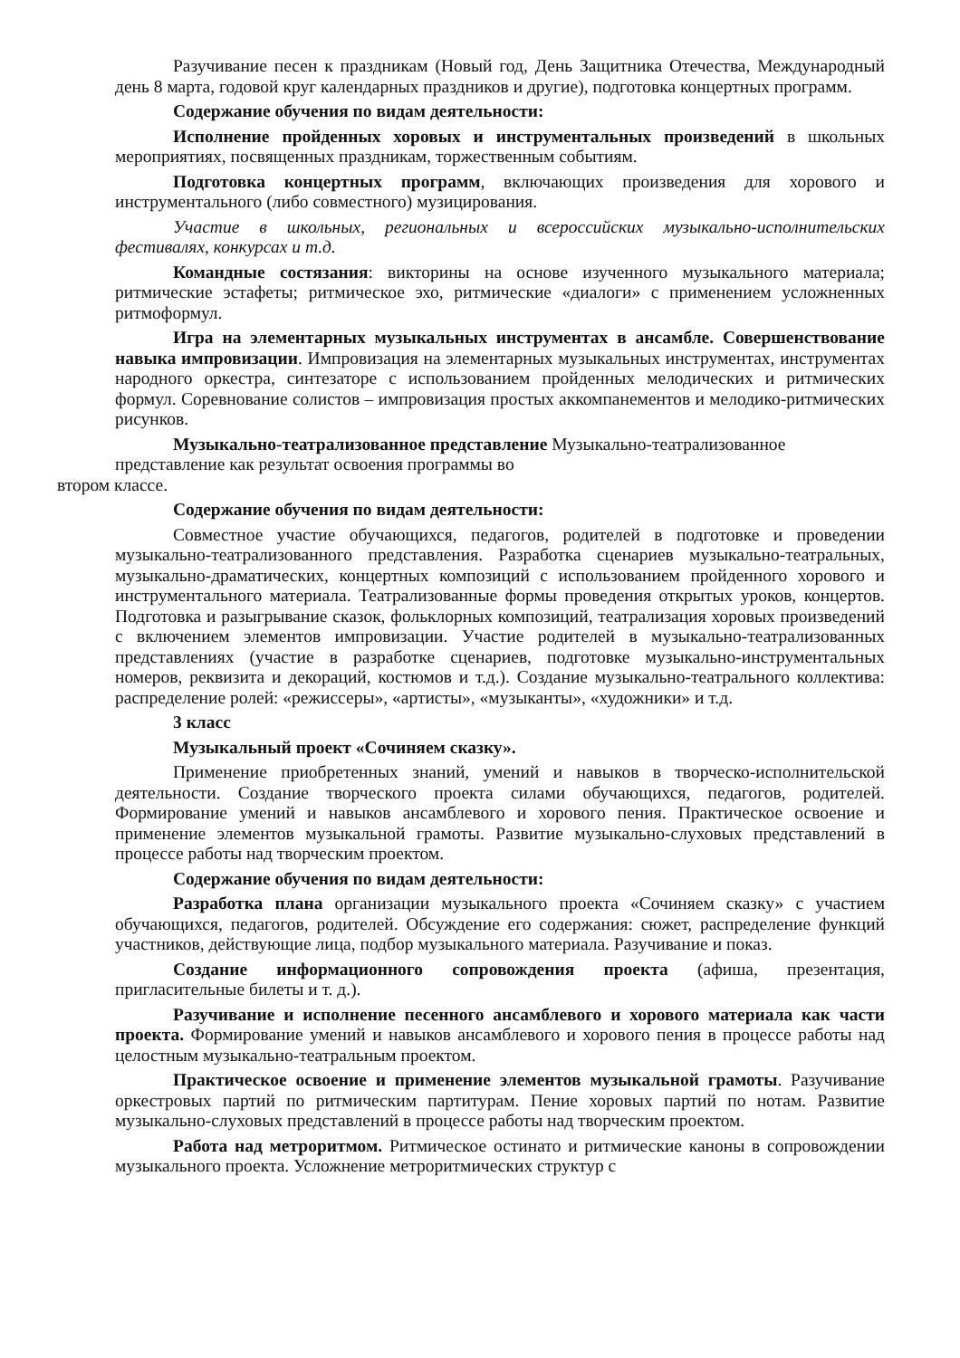Разучивание песен к праздникам (Новый год, День Защитника Отечества, Международный день 8 марта, годовой круг календарных праздников и другие), подготовка концертных программ.
Содержание обучения по видам деятельности:
Исполнение пройденных хоровых и инструментальных произведений в школьных мероприятиях, посвященных праздникам, торжественным событиям.
Подготовка концертных программ, включающих произведения для хорового и инструментального (либо совместного) музицирования.
Участие в школьных, региональных и всероссийских музыкально-исполнительских фестивалях, конкурсах и т.д.
Командные состязания: викторины на основе изученного музыкального материала; ритмические эстафеты; ритмическое эхо, ритмические «диалоги» с применением усложненных ритмоформул.
Игра на элементарных музыкальных инструментах в ансамбле. Совершенствование навыка импровизации. Импровизация на элементарных музыкальных инструментах, инструментах народного оркестра, синтезаторе с использованием пройденных мелодических и ритмических формул. Соревнование солистов – импровизация простых аккомпанементов и мелодико-ритмических рисунков.
Музыкально-театрализованное представление Музыкально-театрализованное
представление как результат освоения программы во
втором классе.
Содержание обучения по видам деятельности:
Совместное участие обучающихся, педагогов, родителей в подготовке и проведении музыкально-театрализованного представления. Разработка сценариев музыкально-театральных, музыкально-драматических, концертных композиций с использованием пройденного хорового и инструментального материала. Театрализованные формы проведения открытых уроков, концертов. Подготовка и разыгрывание сказок, фольклорных композиций, театрализация хоровых произведений с включением элементов импровизации. Участие родителей в музыкально-театрализованных представлениях (участие в разработке сценариев, подготовке музыкально-инструментальных номеров, реквизита и декораций, костюмов и т.д.). Создание музыкально-театрального коллектива: распределение ролей: «режиссеры», «артисты», «музыканты», «художники» и т.д.
3 класс
Музыкальный проект «Сочиняем сказку».
Применение приобретенных знаний, умений и навыков в творческо-исполнительской деятельности. Создание творческого проекта силами обучающихся, педагогов, родителей. Формирование умений и навыков ансамблевого и хорового пения. Практическое освоение и применение элементов музыкальной грамоты. Развитие музыкально-слуховых представлений в процессе работы над творческим проектом.
Содержание обучения по видам деятельности:
Разработка плана организации музыкального проекта «Сочиняем сказку» с участием обучающихся, педагогов, родителей. Обсуждение его содержания: сюжет, распределение функций участников, действующие лица, подбор музыкального материала. Разучивание и показ.
Создание информационного сопровождения проекта (афиша, презентация, пригласительные билеты и т. д.).
Разучивание и исполнение песенного ансамблевого и хорового материала как части проекта. Формирование умений и навыков ансамблевого и хорового пения в процессе работы над целостным музыкально-театральным проектом.
Практическое освоение и применение элементов музыкальной грамоты. Разучивание оркестровых партий по ритмическим партитурам. Пение хоровых партий по нотам. Развитие музыкально-слуховых представлений в процессе работы над творческим проектом.
Работа над метроритмом. Ритмическое остинато и ритмические каноны в сопровождении музыкального проекта. Усложнение метроритмических структур с